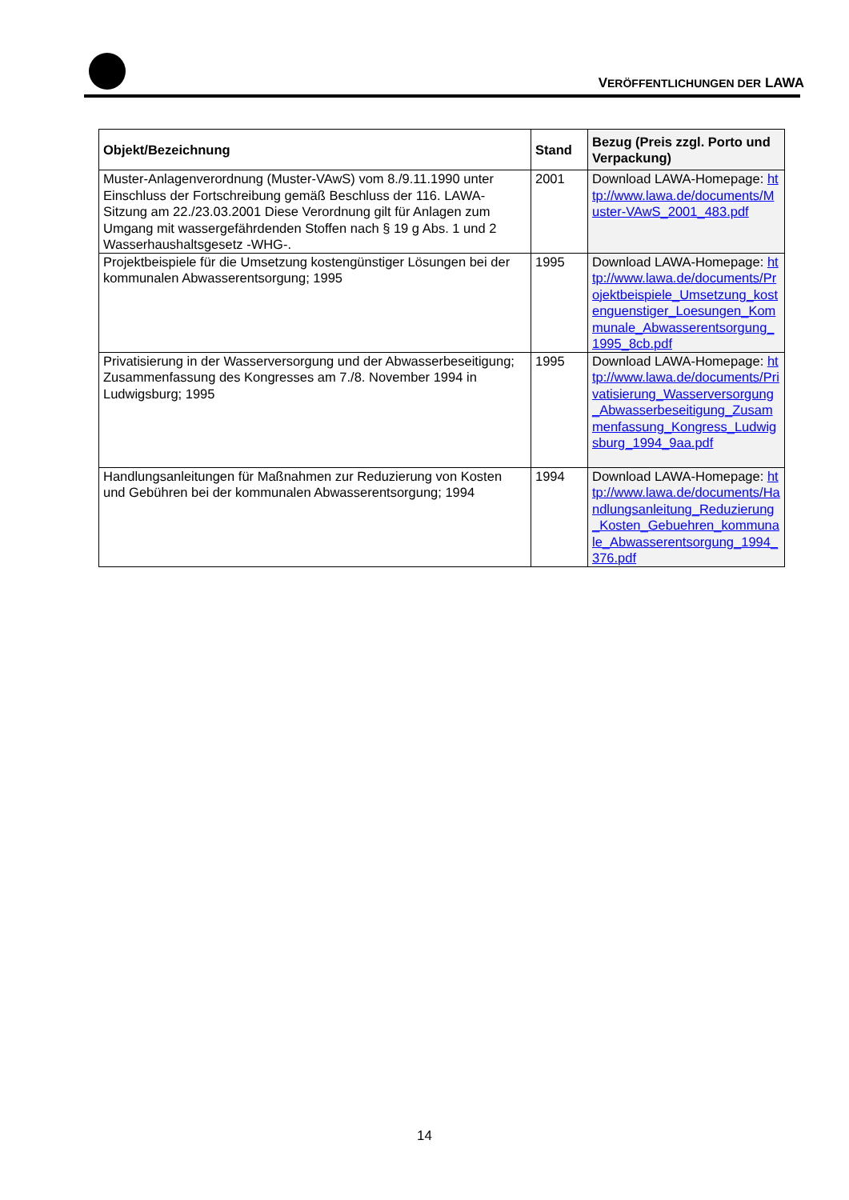VERÖFFENTLICHUNGEN DER LAWA
| Objekt/Bezeichnung | Stand | Bezug (Preis zzgl. Porto und Verpackung) |
| --- | --- | --- |
| Muster-Anlagenverordnung (Muster-VAwS) vom 8./9.11.1990 unter Einschluss der Fortschreibung gemäß Beschluss der 116. LAWA-Sitzung am 22./23.03.2001 Diese Verordnung gilt für Anlagen zum Umgang mit wassergefährdenden Stoffen nach § 19 g Abs. 1 und 2 Wasserhaushaltsgesetz -WHG-. | 2001 | Download LAWA-Homepage: http://www.lawa.de/documents/Muster-VAwS_2001_483.pdf |
| Projektbeispiele für die Umsetzung kostengünstiger Lösungen bei der kommunalen Abwasserentsorgung; 1995 | 1995 | Download LAWA-Homepage: http://www.lawa.de/documents/Projektbeispiele_Umsetzung_kostenguenstiger_Loesungen_Kommunale_Abwasserentsorgung_1995_8cb.pdf |
| Privatisierung in der Wasserversorgung und der Abwasserbeseitigung; Zusammenfassung des Kongresses am 7./8. November 1994 in Ludwigsburg; 1995 | 1995 | Download LAWA-Homepage: http://www.lawa.de/documents/Privatisierung_Wasserversorgung_Abwasserbeseitigung_Zusammenfassung_Kongress_Ludwigsburg_1994_9aa.pdf |
| Handlungsanleitungen für Maßnahmen zur Reduzierung von Kosten und Gebühren bei der kommunalen Abwasserentsorgung; 1994 | 1994 | Download LAWA-Homepage: http://www.lawa.de/documents/Handlungsanleitung_Reduzierung_Kosten_Gebuehren_kommunale_Abwasserentsorgung_1994_376.pdf |
14